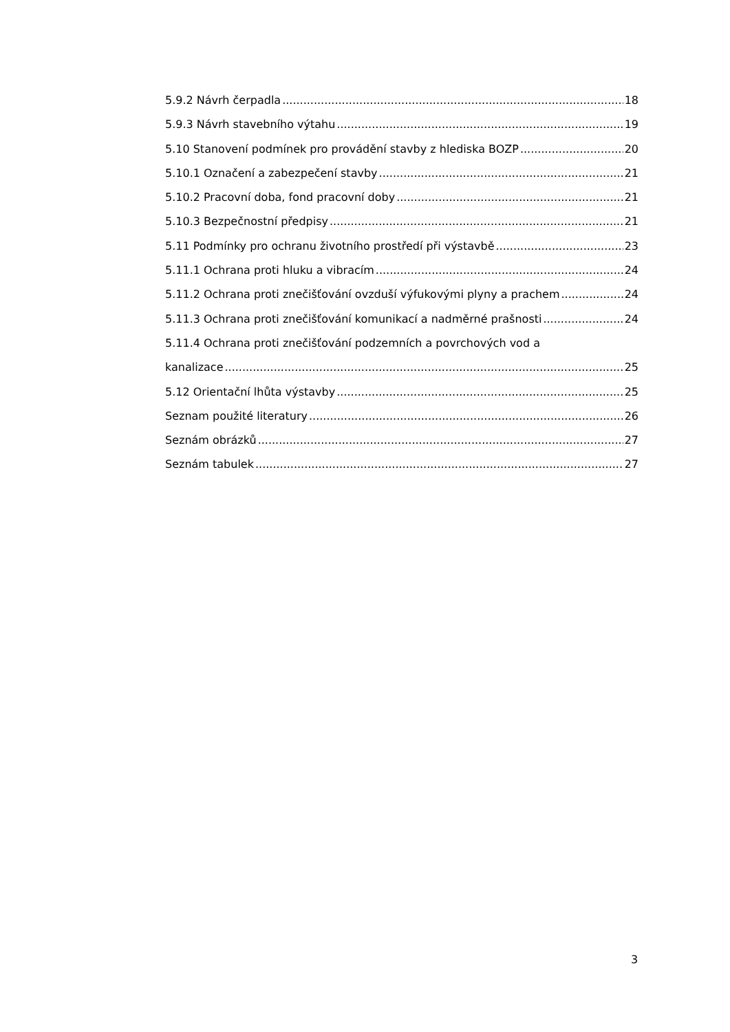5.9.2 Návrh čerpadla 18
5.9.3 Návrh stavebního výtahu 19
5.10 Stanovení podmínek pro provádění stavby z hlediska BOZP 20
5.10.1 Označení a zabezpečení stavby 21
5.10.2 Pracovní doba, fond pracovní doby 21
5.10.3 Bezpečnostní předpisy 21
5.11 Podmínky pro ochranu životního prostředí při výstavbě 23
5.11.1 Ochrana proti hluku a vibracím 24
5.11.2 Ochrana proti znečišťování ovzduší výfukovými plyny a prachem 24
5.11.3 Ochrana proti znečišťování komunikací a nadměrné prašnosti 24
5.11.4 Ochrana proti znečišťování podzemních a povrchových vod a
kanalizace 25
5.12 Orientační lhůta výstavby 25
Seznam použité literatury 26
Seznám obrázků 27
Seznám tabulek 27
3